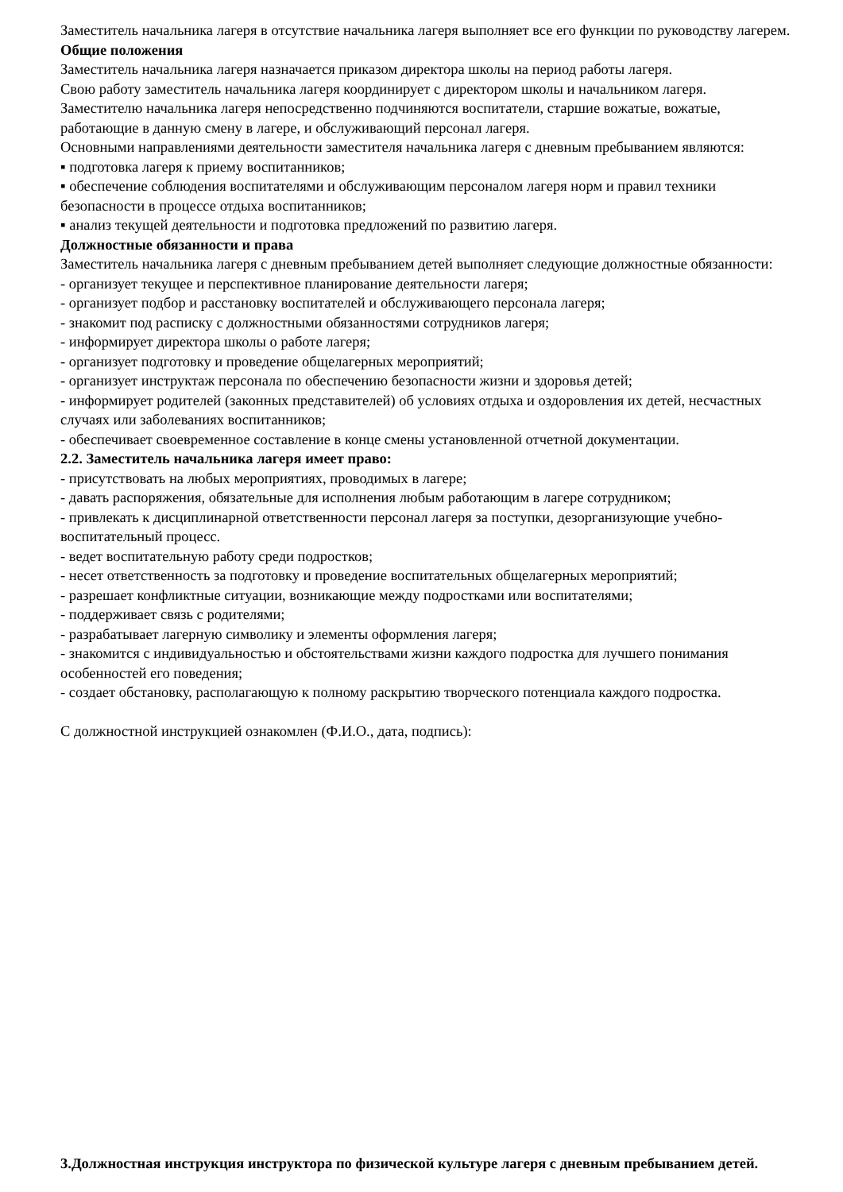Заместитель начальника лагеря в отсутствие начальника лагеря выполняет все его функции по руководству лагерем.
Общие положения
Заместитель начальника лагеря назначается приказом директора школы на период работы лагеря.
Свою работу заместитель начальника лагеря координирует с директором школы и начальником лагеря.
Заместителю начальника лагеря непосредственно подчиняются воспитатели, старшие вожатые, вожатые, работающие в данную смену в лагере, и обслуживающий персонал лагеря.
Основными направлениями деятельности заместителя начальника лагеря с дневным пребыванием являются:
▪ подготовка лагеря к приему воспитанников;
▪ обеспечение соблюдения воспитателями и обслуживающим персоналом лагеря норм и правил техники безопасности в процессе отдыха воспитанников;
▪ анализ текущей деятельности и подготовка предложений по развитию лагеря.
Должностные обязанности и права
Заместитель начальника лагеря с дневным пребыванием детей выполняет следующие должностные обязанности:
- организует текущее и перспективное планирование деятельности лагеря;
- организует подбор и расстановку воспитателей и обслуживающего персонала лагеря;
- знакомит под расписку с должностными обязанностями сотрудников лагеря;
- информирует директора школы о работе лагеря;
- организует подготовку и проведение общелагерных мероприятий;
- организует инструктаж персонала по обеспечению безопасности жизни и здоровья детей;
- информирует родителей (законных представителей) об условиях отдыха и оздоровления их детей, несчастных случаях или заболеваниях воспитанников;
- обеспечивает своевременное составление в конце смены установленной отчетной документации.
2.2. Заместитель начальника лагеря имеет право:
- присутствовать на любых мероприятиях, проводимых в лагере;
- давать распоряжения, обязательные для исполнения любым работающим в лагере сотрудником;
- привлекать к дисциплинарной ответственности персонал лагеря за поступки, дезорганизующие учебно-воспитательный процесс.
- ведет воспитательную работу среди подростков;
- несет ответственность за подготовку и проведение воспитательных общелагерных мероприятий;
- разрешает конфликтные ситуации, возникающие между подростками или воспитателями;
- поддерживает связь с родителями;
- разрабатывает лагерную символику и элементы оформления лагеря;
- знакомится с индивидуальностью и обстоятельствами жизни каждого подростка для лучшего понимания особенностей его поведения;
- создает обстановку, располагающую к полному раскрытию творческого потенциала каждого подростка.
С должностной инструкцией ознакомлен (Ф.И.О., дата, подпись):
3.Должностная инструкция инструктора по физической культуре лагеря с дневным пребыванием детей.